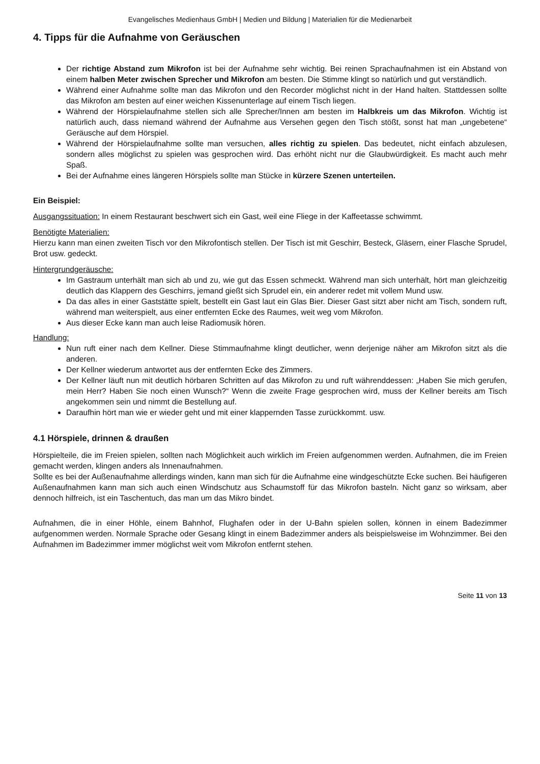Evangelisches Medienhaus GmbH | Medien und Bildung | Materialien für die Medienarbeit
4. Tipps für die Aufnahme von Geräuschen
Der richtige Abstand zum Mikrofon ist bei der Aufnahme sehr wichtig. Bei reinen Sprachaufnahmen ist ein Abstand von einem halben Meter zwischen Sprecher und Mikrofon am besten. Die Stimme klingt so natürlich und gut verständlich.
Während einer Aufnahme sollte man das Mikrofon und den Recorder möglichst nicht in der Hand halten. Stattdessen sollte das Mikrofon am besten auf einer weichen Kissenunterlage auf einem Tisch liegen.
Während der Hörspielaufnahme stellen sich alle Sprecher/Innen am besten im Halbkreis um das Mikrofon. Wichtig ist natürlich auch, dass niemand während der Aufnahme aus Versehen gegen den Tisch stößt, sonst hat man „ungebetene“ Geräusche auf dem Hörspiel.
Während der Hörspielaufnahme sollte man versuchen, alles richtig zu spielen. Das bedeutet, nicht einfach abzulesen, sondern alles möglichst zu spielen was gesprochen wird. Das erhöht nicht nur die Glaubwürdigkeit. Es macht auch mehr Spaß.
Bei der Aufnahme eines längeren Hörspiels sollte man Stücke in kürzere Szenen unterteilen.
Ein Beispiel:
Ausgangssituation: In einem Restaurant beschwert sich ein Gast, weil eine Fliege in der Kaffeetasse schwimmt.
Benötigte Materialien:
Hierzu kann man einen zweiten Tisch vor den Mikrofontisch stellen. Der Tisch ist mit Geschirr, Besteck, Gläsern, einer Flasche Sprudel, Brot usw. gedeckt.
Hintergrundgeräusche:
Im Gastraum unterhält man sich ab und zu, wie gut das Essen schmeckt. Während man sich unterhält, hört man gleichzeitig deutlich das Klappern des Geschirrs, jemand gießt sich Sprudel ein, ein anderer redet mit vollem Mund usw.
Da das alles in einer Gaststätte spielt, bestellt ein Gast laut ein Glas Bier. Dieser Gast sitzt aber nicht am Tisch, sondern ruft, während man weiterspielt, aus einer entfernten Ecke des Raumes, weit weg vom Mikrofon.
Aus dieser Ecke kann man auch leise Radiomusik hören.
Handlung:
Nun ruft einer nach dem Kellner. Diese Stimmaufnahme klingt deutlicher, wenn derjenige näher am Mikrofon sitzt als die anderen.
Der Kellner wiederum antwortet aus der entfernten Ecke des Zimmers.
Der Kellner läuft nun mit deutlich hörbaren Schritten auf das Mikrofon zu und ruft währenddessen: „Haben Sie mich gerufen, mein Herr? Haben Sie noch einen Wunsch?“ Wenn die zweite Frage gesprochen wird, muss der Kellner bereits am Tisch angekommen sein und nimmt die Bestellung auf.
Daraufhin hört man wie er wieder geht und mit einer klappernden Tasse zurückkommt. usw.
4.1 Hörspiele, drinnen & draußen
Hörspielteile, die im Freien spielen, sollten nach Möglichkeit auch wirklich im Freien aufgenommen werden. Aufnahmen, die im Freien gemacht werden, klingen anders als Innenaufnahmen.
Sollte es bei der Außenaufnahme allerdings winden, kann man sich für die Aufnahme eine windgeschützte Ecke suchen. Bei häufigeren Außenaufnahmen kann man sich auch einen Windschutz aus Schaumstoff für das Mikrofon basteln. Nicht ganz so wirksam, aber dennoch hilfreich, ist ein Taschentuch, das man um das Mikro bindet.
Aufnahmen, die in einer Höhle, einem Bahnhof, Flughafen oder in der U-Bahn spielen sollen, können in einem Badezimmer aufgenommen werden. Normale Sprache oder Gesang klingt in einem Badezimmer anders als beispielsweise im Wohnzimmer. Bei den Aufnahmen im Badezimmer immer möglichst weit vom Mikrofon entfernt stehen.
Seite 11 von 13